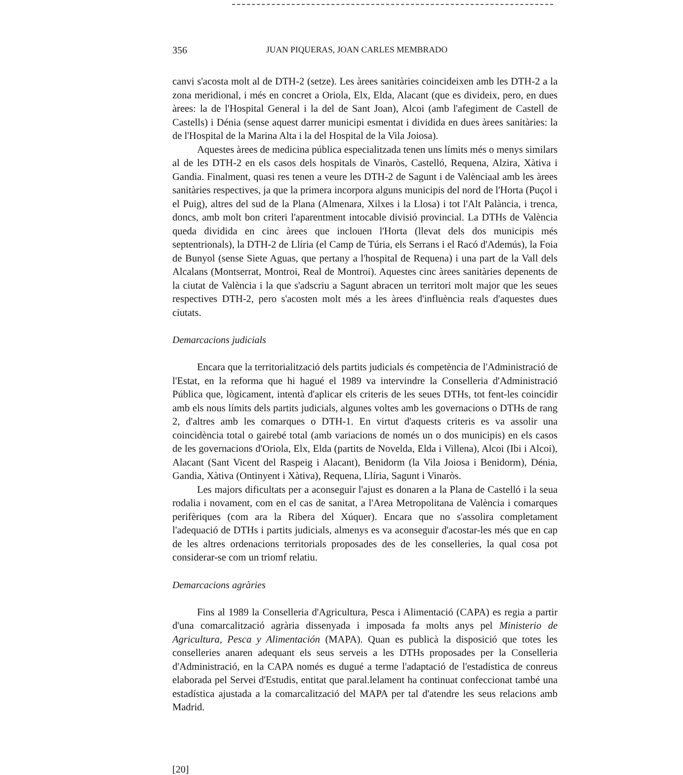356 JUAN PIQUERAS, JOAN CARLES MEMBRADO
canvi s'acosta molt al de DTH-2 (setze). Les àrees sanitàries coincideixen amb les DTH-2 a la zona meridional, i més en concret a Oriola, Elx, Elda, Alacant (que es divideix, pero, en dues àrees: la de l'Hospital General i la del de Sant Joan), Alcoi (amb l'afegiment de Castell de Castells) i Dénia (sense aquest darrer municipi esmentat i dividida en dues àrees sanitàries: la de l'Hospital de la Marina Alta i la del Hospital de la Vila Joiosa).
Aquestes àrees de medicina pública especialitzada tenen uns límits més o menys similars al de les DTH-2 en els casos dels hospitals de Vinaròs, Castelló, Requena, Alzira, Xàtiva i Gandia. Finalment, quasi res tenen a veure les DTH-2 de Sagunt i de Valènciaal amb les àrees sanitàries respectives, ja que la primera incorpora alguns municipis del nord de l'Horta (Puçol i el Puig), altres del sud de la Plana (Almenara, Xilxes i la Llosa) i tot l'Alt Palància, i trenca, doncs, amb molt bon criteri l'aparentment intocable divisió provincial. La DTHs de València queda dividida en cinc àrees que inclouen l'Horta (llevat dels dos municipis més septentrionals), la DTH-2 de Llíria (el Camp de Túria, els Serrans i el Racó d'Ademús), la Foia de Bunyol (sense Siete Aguas, que pertany a l'hospital de Requena) i una part de la Vall dels Alcalans (Montserrat, Montroi, Real de Montroi). Aquestes cinc àrees sanitàries depenents de la ciutat de València i la que s'adscriu a Sagunt abracen un territori molt major que les seues respectives DTH-2, pero s'acosten molt més a les àrees d'influència reals d'aquestes dues ciutats.
Demarcacions judicials
Encara que la territorialització dels partits judicials és competència de l'Administració de l'Estat, en la reforma que hi hagué el 1989 va intervindre la Conselleria d'Administració Pública que, lògicament, intentà d'aplicar els criteris de les seues DTHs, tot fent-les coincidir amb els nous límits dels partits judicials, algunes voltes amb les governacions o DTHs de rang 2, d'altres amb les comarques o DTH-1. En virtut d'aquests criteris es va assolir una coincidència total o gairebé total (amb variacions de només un o dos municipis) en els casos de les governacions d'Oriola, Elx, Elda (partits de Novelda, Elda i Villena), Alcoi (Ibi i Alcoi), Alacant (Sant Vicent del Raspeig i Alacant), Benidorm (la Vila Joiosa i Benidorm), Dénia, Gandia, Xàtiva (Ontinyent i Xàtiva), Requena, Llíria, Sagunt i Vinaròs.
Les majors dificultats per a aconseguir l'ajust es donaren a la Plana de Castelló i la seua rodalia i novament, com en el cas de sanitat, a l'Area Metropolitana de València i comarques perifèriques (com ara la Ribera del Xúquer). Encara que no s'assolira completament l'adequació de DTHs i partits judicials, almenys es va aconseguir d'acostar-les més que en cap de les altres ordenacions territorials proposades des de les conselleries, la qual cosa pot considerar-se com un triomf relatiu.
Demarcacions agràries
Fins al 1989 la Conselleria d'Agricultura, Pesca i Alimentació (CAPA) es regia a partir d'una comarcalització agrària dissenyada i imposada fa molts anys pel Ministerio de Agricultura, Pesca y Alimentación (MAPA). Quan es publicà la disposició que totes les conselleries anaren adequant els seus serveis a les DTHs proposades per la Conselleria d'Administració, en la CAPA només es dugué a terme l'adaptació de l'estadística de conreus elaborada pel Servei d'Estudis, entitat que paral.lelament ha continuat confeccionat també una estadística ajustada a la comarcalització del MAPA per tal d'atendre les seus relacions amb Madrid.
[20]